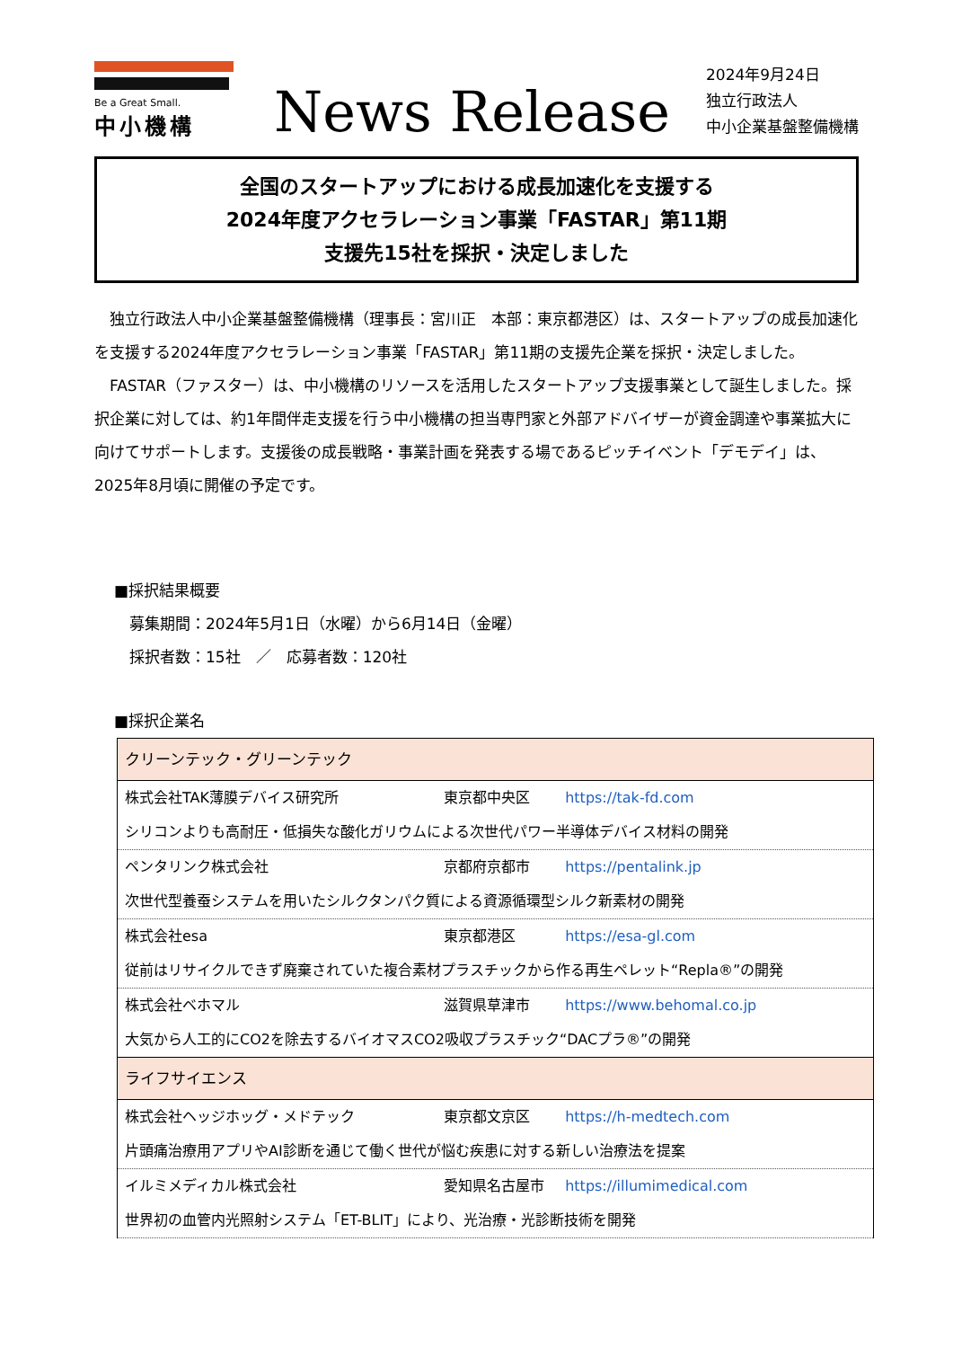Be a Great Small.
中小機構
News Release
2024年9月24日
独立行政法人
中小企業基盤整備機構
全国のスタートアップにおける成長加速化を支援する
2024年度アクセラレーション事業「FASTAR」第11期
支援先15社を採択・決定しました
　独立行政法人中小企業基盤整備機構（理事長：宮川正　本部：東京都港区）は、スタートアップの成長加速化を支援する2024年度アクセラレーション事業「FASTAR」第11期の支援先企業を採択・決定しました。
　FASTAR（ファスター）は、中小機構のリソースを活用したスタートアップ支援事業として誕生しました。採択企業に対しては、約1年間伴走支援を行う中小機構の担当専門家と外部アドバイザーが資金調達や事業拡大に向けてサポートします。支援後の成長戦略・事業計画を発表する場であるピッチイベント「デモデイ」は、2025年8月頃に開催の予定です。
■採択結果概要
　募集期間：2024年5月1日（水曜）から6月14日（金曜）
　採択者数：15社　／　応募者数：120社
■採択企業名
| クリーンテック・グリーンテック |
| 株式会社TAK薄膜デバイス研究所 東京都中央区 https://tak-fd.com |
| シリコンよりも高耐圧・低損失な酸化ガリウムによる次世代パワー半導体デバイス材料の開発 |
| ペンタリンク株式会社 京都府京都市 https://pentalink.jp |
| 次世代型養蚕システムを用いたシルクタンパク質による資源循環型シルク新素材の開発 |
| 株式会社esa 東京都港区 https://esa-gl.com |
| 従前はリサイクルできず廃棄されていた複合素材プラスチックから作る再生ペレット“Repla®”の開発 |
| 株式会社ベホマル 滋賀県草津市 https://www.behomal.co.jp |
| 大気から人工的にCO2を除去するバイオマスCO2吸収プラスチック“DACプラ®”の開発 |
| ライフサイエンス |
| 株式会社ヘッジホッグ・メドテック 東京都文京区 https://h-medtech.com |
| 片頭痛治療用アプリやAI診断を通じて働く世代が悩む疾患に対する新しい治療法を提案 |
| イルミメディカル株式会社 愛知県名古屋市 https://illumimedical.com |
| 世界初の血管内光照射システム「ET-BLIT」により、光治療・光診断技術を開発 |